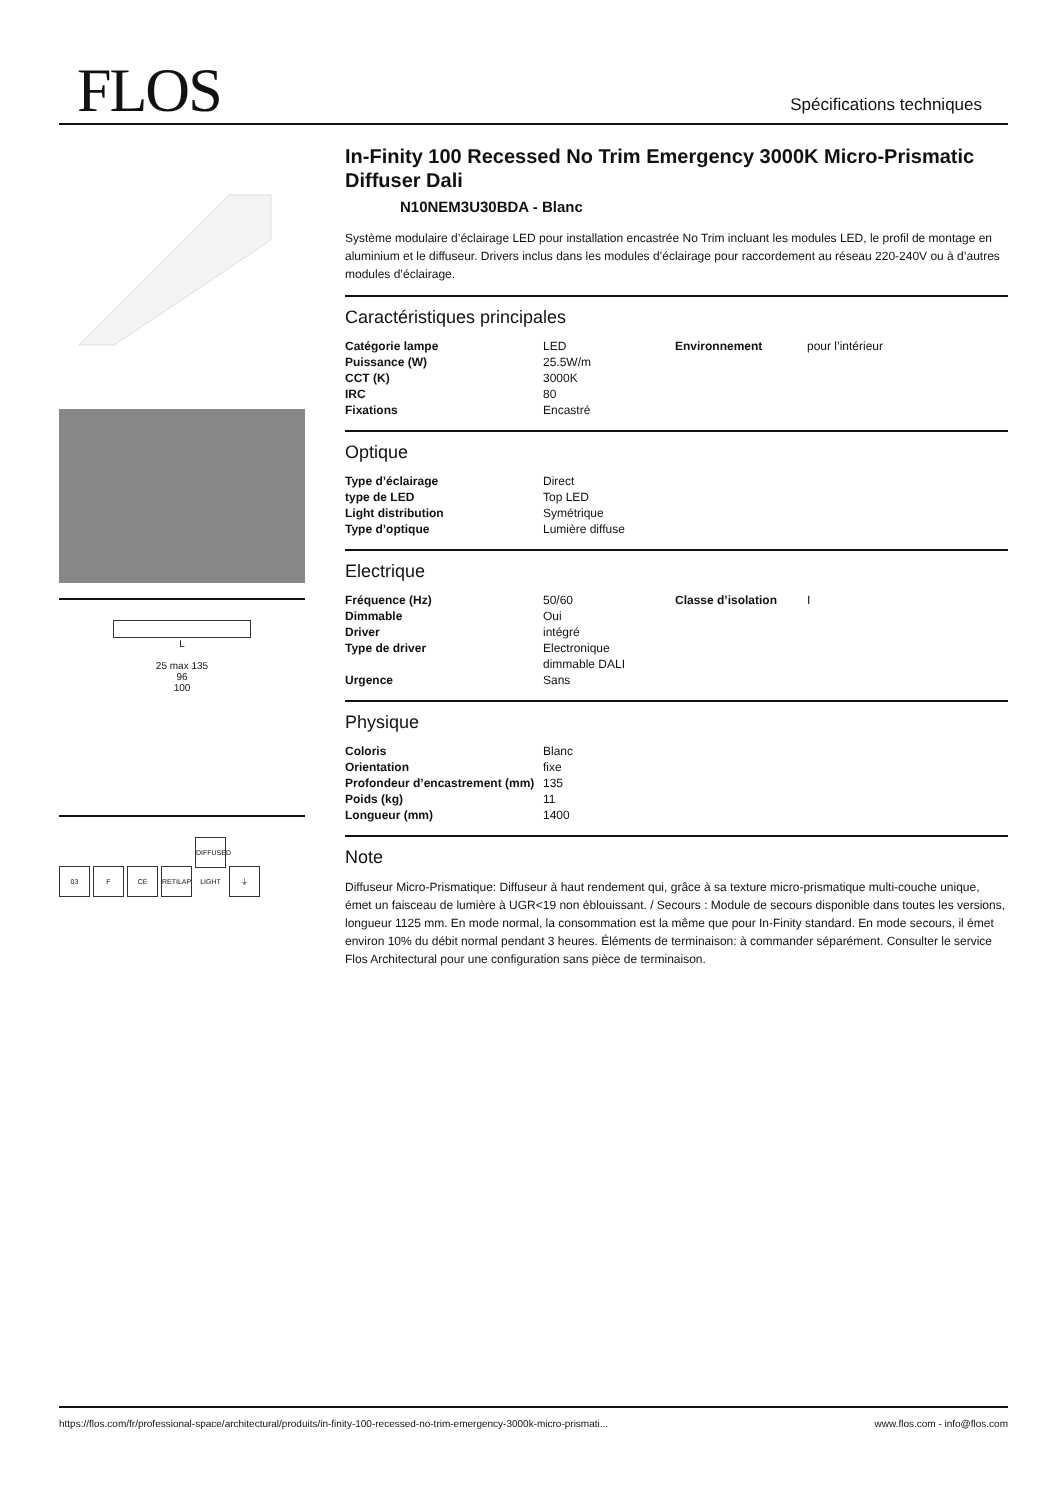FLOS Spécifications techniques
L
25 max 135
96
100
03 F CE RETILAP DIFFUSED LIGHT ⏚
In-Finity 100 Recessed No Trim Emergency 3000K Micro-Prismatic Diffuser Dali
N10NEM3U30BDA - Blanc
Système modulaire d’éclairage LED pour installation encastrée No Trim incluant les modules LED, le profil de montage en aluminium et le diffuseur. Drivers inclus dans les modules d’éclairage pour raccordement au réseau 220-240V ou à d’autres modules d’éclairage.
Caractéristiques principales
| Catégorie lampe | LED | Environnement | pour l’intérieur |
| Puissance (W) | 25.5W/m | | |
| CCT (K) | 3000K | | |
| IRC | 80 | | |
| Fixations | Encastré | | |
Optique
| Type d’éclairage | Direct |
| type de LED | Top LED |
| Light distribution | Symétrique |
| Type d’optique | Lumière diffuse |
Electrique
| Fréquence (Hz) | 50/60 | Classe d’isolation | I |
| Dimmable | Oui | | |
| Driver | intégré | | |
| Type de driver | Electronique dimmable DALI | | |
| Urgence | Sans | | |
Physique
| Coloris | Blanc |
| Orientation | fixe |
| Profondeur d’encastrement (mm) | 135 |
| Poids (kg) | 11 |
| Longueur (mm) | 1400 |
Note
Diffuseur Micro-Prismatique: Diffuseur à haut rendement qui, grâce à sa texture micro-prismatique multi-couche unique, émet un faisceau de lumière à UGR<19 non éblouissant. / Secours : Module de secours disponible dans toutes les versions, longueur 1125 mm. En mode normal, la consommation est la même que pour In-Finity standard. En mode secours, il émet environ 10% du débit normal pendant 3 heures. Éléments de terminaison: à commander séparément. Consulter le service Flos Architectural pour une configuration sans pièce de terminaison.
https://flos.com/fr/professional-space/architectural/produits/in-finity-100-recessed-no-trim-emergency-3000k-micro-prismati... www.flos.com - info@flos.com